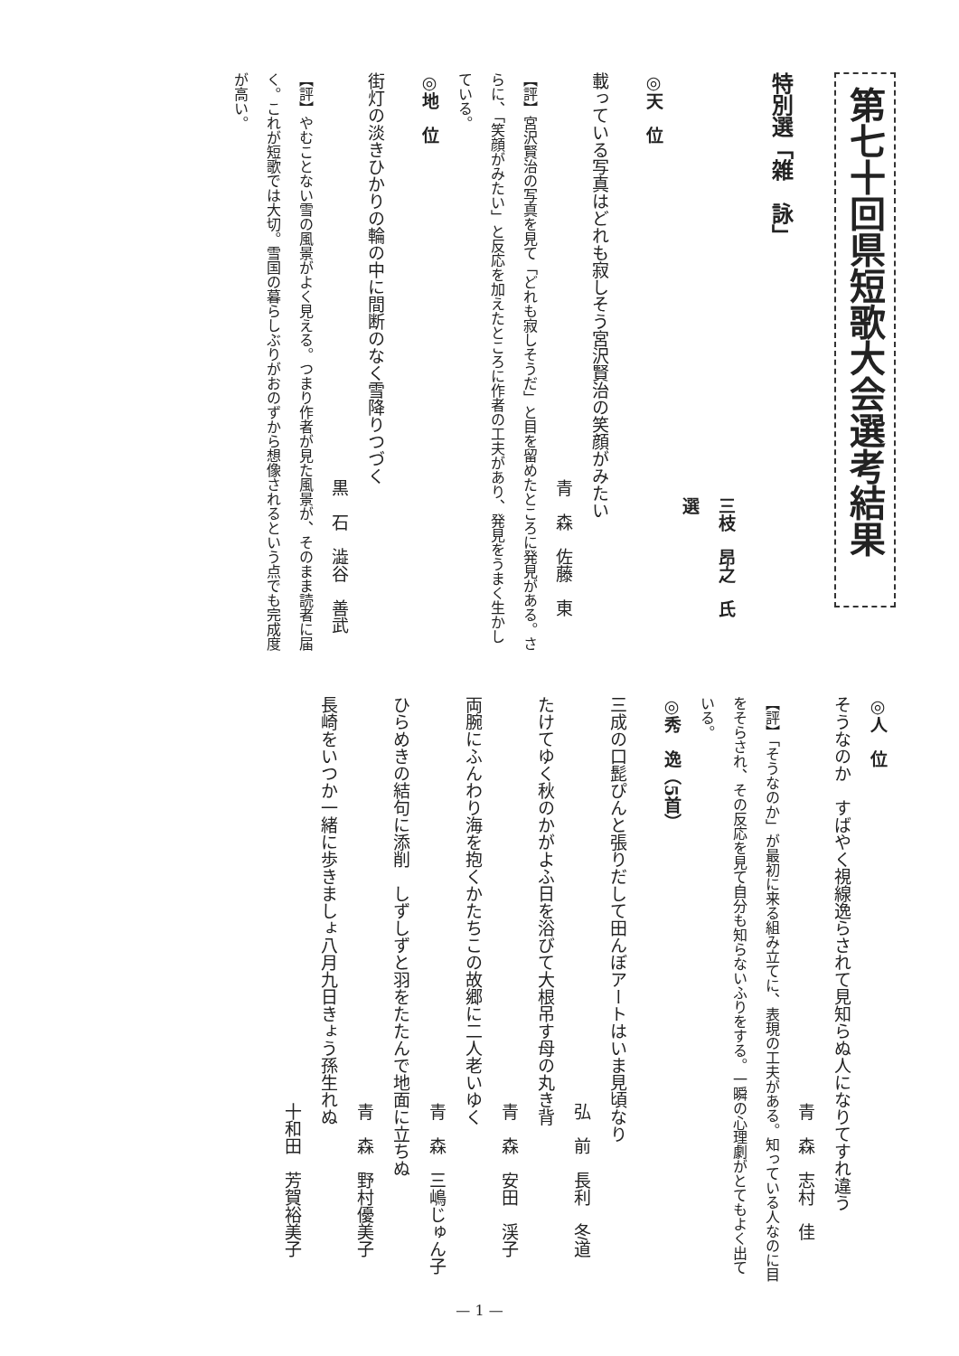第七十回県短歌大会選考結果
特別選「雑　詠」
三枝　昂之　氏　選
◎天　位
載っている写真はどれも寂しそう宮沢賢治の笑顔がみたい
青　森　佐藤　東
【評】宮沢賢治の写真を見て「どれも寂しそうだ」と目を留めたところに発見がある。さらに、「笑顔がみたい」と反応を加えたところに作者の工夫があり、発見をうまく生かしている。
◎地　位
街灯の淡きひかりの輪の中に間断のなく雪降りつづく
黒　石　澁谷　善武
【評】やむことない雪の風景がよく見える。つまり作者が見た風景が、そのまま読者に届く。これが短歌では大切。雪国の暮らしぶりがおのずから想像されるという点でも完成度が高い。
◎人　位
そうなのか　すばやく視線逸らされて見知らぬ人になりてすれ違う
青　森　志村　佳
【評】「そうなのか」が最初に来る組み立てに、表現の工夫がある。知っている人なのに目をそらされ、その反応を見て自分も知らないふりをする。一瞬の心理劇がとてもよく出ている。
◎秀　逸（5首）
三成の口髭ぴんと張りだして田んぼアートはいま見頃なり
弘　前　長利　冬道
たけてゆく秋のかがよふ日を浴びて大根吊す母の丸き背
青　森　安田　渓子
両腕にふんわり海を抱くかたちこの故郷に二人老いゆく
青　森　三嶋じゅん子
ひらめきの結句に添削　しずしずと羽をたたんで地面に立ちぬ
青　森　野村優美子
長崎をいつか一緒に歩きましょ八月九日きょう孫生れぬ
十和田　芳賀裕美子
— 1 —